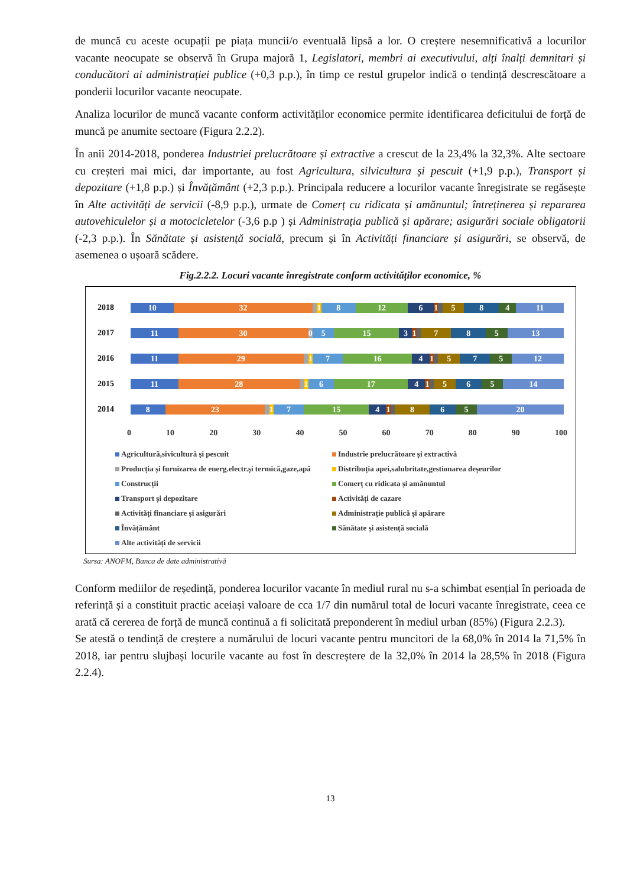de muncă cu aceste ocupații pe piața muncii/o eventuală lipsă a lor. O creștere nesemnificativă a locurilor vacante neocupate se observă în Grupa majoră 1, Legislatori, membri ai executivului, alți înalți demnitari și conducători ai administrației publice (+0,3 p.p.), în timp ce restul grupelor indică o tendință descrescătoare a ponderii locurilor vacante neocupate.
Analiza locurilor de muncă vacante conform activităților economice permite identificarea deficitului de forță de muncă pe anumite sectoare (Figura 2.2.2).
În anii 2014-2018, ponderea Industriei prelucrătoare și extractive a crescut de la 23,4% la 32,3%. Alte sectoare cu creșteri mai mici, dar importante, au fost Agricultura, silvicultura și pescuit (+1,9 p.p.), Transport și depozitare (+1,8 p.p.) și Învățământ (+2,3 p.p.). Principala reducere a locurilor vacante înregistrate se regăsește în Alte activități de servicii (-8,9 p.p.), urmate de Comerț cu ridicata și amănuntul; întreținerea și repararea autovehiculelor și a motocicletelor (-3,6 p.p ) și Administrația publică și apărare; asigurări sociale obligatorii (-2,3 p.p.). În Sănătate și asistență socială, precum și în Activități financiare și asigurări, se observă, de asemenea o ușoară scădere.
Fig.2.2.2. Locuri vacante înregistrate conform activităților economice, %
2018
10 32 1 8 12 61 584 11
2017
11 30 0 5 15 31 785 13
2016
11 29 1 7 16 41 575 12
2015
11 28 1 6 17 41 565 14
2014
8 23 1 7 15 41 865 20
0 10 20 30 40 50 60 70 80 90 100
Agricultură,sivicultură și pescuit
Industrie prelucrătoare și extractivă
Producția și furnizarea de energ.electr.și termică,gaze,apă
Distribuția apei,salubritate,gestionarea deșeurilor
Construcții
Comerț cu ridicata și amănuntul
Transport și depozitare
Activități de cazare
Activități financiare și asigurări
Administrație publică și apărare
Învățământ
Sănătate și asistență socială
Alte activități de servicii
Sursa: ANOFM, Banca de date administrativă
Conform mediilor de reședință, ponderea locurilor vacante în mediul rural nu s-a schimbat esențial în perioada de referință și a constituit practic aceiași valoare de cca 1/7 din numărul total de locuri vacante înregistrate, ceea ce arată că cererea de forță de muncă continuă a fi solicitată preponderent în mediul urban (85%) (Figura 2.2.3).
Se atestă o tendință de creștere a numărului de locuri vacante pentru muncitori de la 68,0% în 2014 la 71,5% în 2018, iar pentru slujbași locurile vacante au fost în descreștere de la 32,0% în 2014 la 28,5% în 2018 (Figura 2.2.4).
13